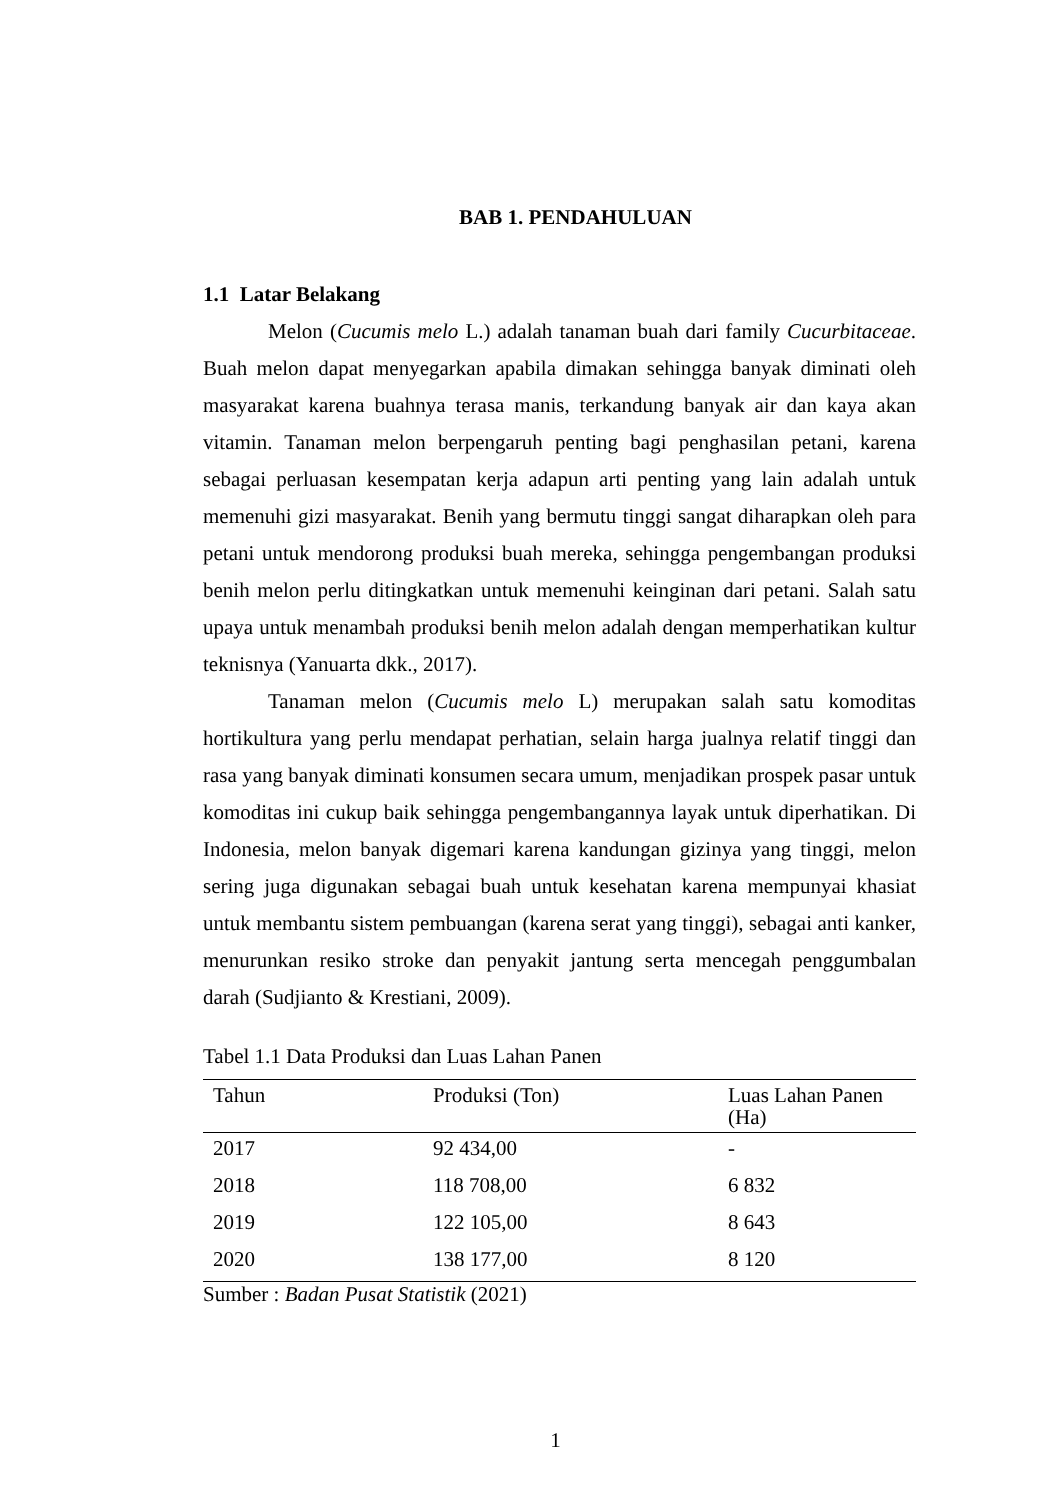BAB 1. PENDAHULUAN
1.1 Latar Belakang
Melon (Cucumis melo L.) adalah tanaman buah dari family Cucurbitaceae. Buah melon dapat menyegarkan apabila dimakan sehingga banyak diminati oleh masyarakat karena buahnya terasa manis, terkandung banyak air dan kaya akan vitamin. Tanaman melon berpengaruh penting bagi penghasilan petani, karena sebagai perluasan kesempatan kerja adapun arti penting yang lain adalah untuk memenuhi gizi masyarakat. Benih yang bermutu tinggi sangat diharapkan oleh para petani untuk mendorong produksi buah mereka, sehingga pengembangan produksi benih melon perlu ditingkatkan untuk memenuhi keinginan dari petani. Salah satu upaya untuk menambah produksi benih melon adalah dengan memperhatikan kultur teknisnya (Yanuarta dkk., 2017).
Tanaman melon (Cucumis melo L) merupakan salah satu komoditas hortikultura yang perlu mendapat perhatian, selain harga jualnya relatif tinggi dan rasa yang banyak diminati konsumen secara umum, menjadikan prospek pasar untuk komoditas ini cukup baik sehingga pengembangannya layak untuk diperhatikan. Di Indonesia, melon banyak digemari karena kandungan gizinya yang tinggi, melon sering juga digunakan sebagai buah untuk kesehatan karena mempunyai khasiat untuk membantu sistem pembuangan (karena serat yang tinggi), sebagai anti kanker, menurunkan resiko stroke dan penyakit jantung serta mencegah penggumbalan darah (Sudjianto & Krestiani, 2009).
Tabel 1.1 Data Produksi dan Luas Lahan Panen
| Tahun | Produksi (Ton) | Luas Lahan Panen (Ha) |
| --- | --- | --- |
| 2017 | 92 434,00 | - |
| 2018 | 118 708,00 | 6 832 |
| 2019 | 122 105,00 | 8 643 |
| 2020 | 138 177,00 | 8 120 |
Sumber : Badan Pusat Statistik (2021)
1